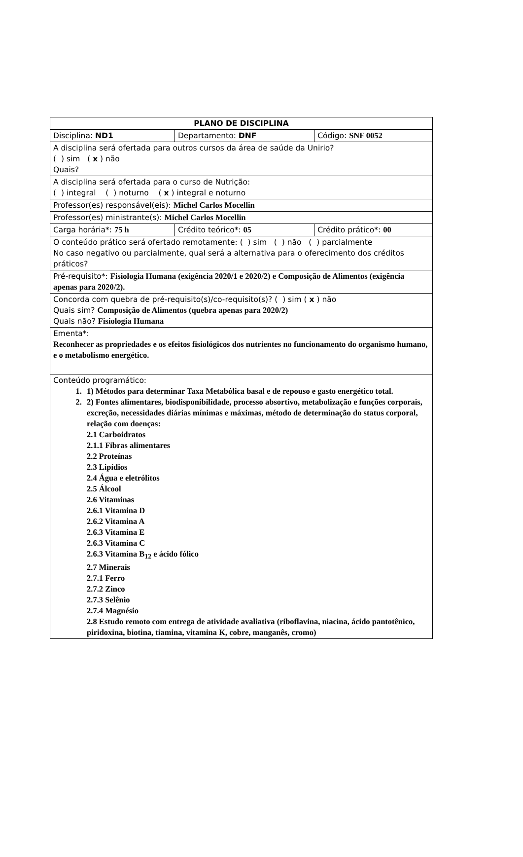| PLANO DE DISCIPLINA | | | |
| Disciplina: ND1 | | Departamento: DNF | Código: SNF 0052 |
| A disciplina será ofertada para outros cursos da área de saúde da Unirio? ( ) sim ( x ) não Quais? | | | |
| A disciplina será ofertada para o curso de Nutrição: ( ) integral ( ) noturno ( x ) integral e noturno | | | |
| Professor(es) responsável(eis): Michel Carlos Mocellin | | | |
| Professor(es) ministrante(s): Michel Carlos Mocellin | | | |
| Carga horária*: 75 h | Crédito teórico*: 05 | | Crédito prático*: 00 |
| O conteúdo prático será ofertado remotamente: ( ) sim ( ) não ( ) parcialmente No caso negativo ou parcialmente, qual será a alternativa para o oferecimento dos créditos práticos? | | | |
| Pré-requisito*: Fisiologia Humana (exigência 2020/1 e 2020/2) e Composição de Alimentos (exigência apenas para 2020/2). | | | |
| Concorda com quebra de pré-requisito(s)/co-requisito(s)? ( ) sim ( x ) não Quais sim? Composição de Alimentos (quebra apenas para 2020/2) Quais não? Fisiologia Humana | | | |
| Ementa*: Reconhecer as propriedades e os efeitos fisiológicos dos nutrientes no funcionamento do organismo humano, e o metabolismo energético. | | | |
| Conteúdo programático: 1. 1) Métodos para determinar Taxa Metabólica basal e de repouso e gasto energético total. 2. 2) Fontes alimentares, biodisponibilidade, processo absortivo, metabolização e funções corporais, excreção, necessidades diárias mínimas e máximas, método de determinação do status corporal, relação com doenças: 2.1 Carboidratos 2.1.1 Fibras alimentares 2.2 Proteínas 2.3 Lipídios 2.4 Água e eletrólitos 2.5 Álcool 2.6 Vitaminas 2.6.1 Vitamina D 2.6.2 Vitamina A 2.6.3 Vitamina E 2.6.3 Vitamina C 2.6.3 Vitamina B<sub>12</sub> e ácido fólico 2.7 Minerais 2.7.1 Ferro 2.7.2 Zinco 2.7.3 Selênio 2.7.4 Magnésio 2.8 Estudo remoto com entrega de atividade avaliativa (riboflavina, niacina, ácido pantotênico, piridoxina, biotina, tiamina, vitamina K, cobre, manganês, cromo) | | | |